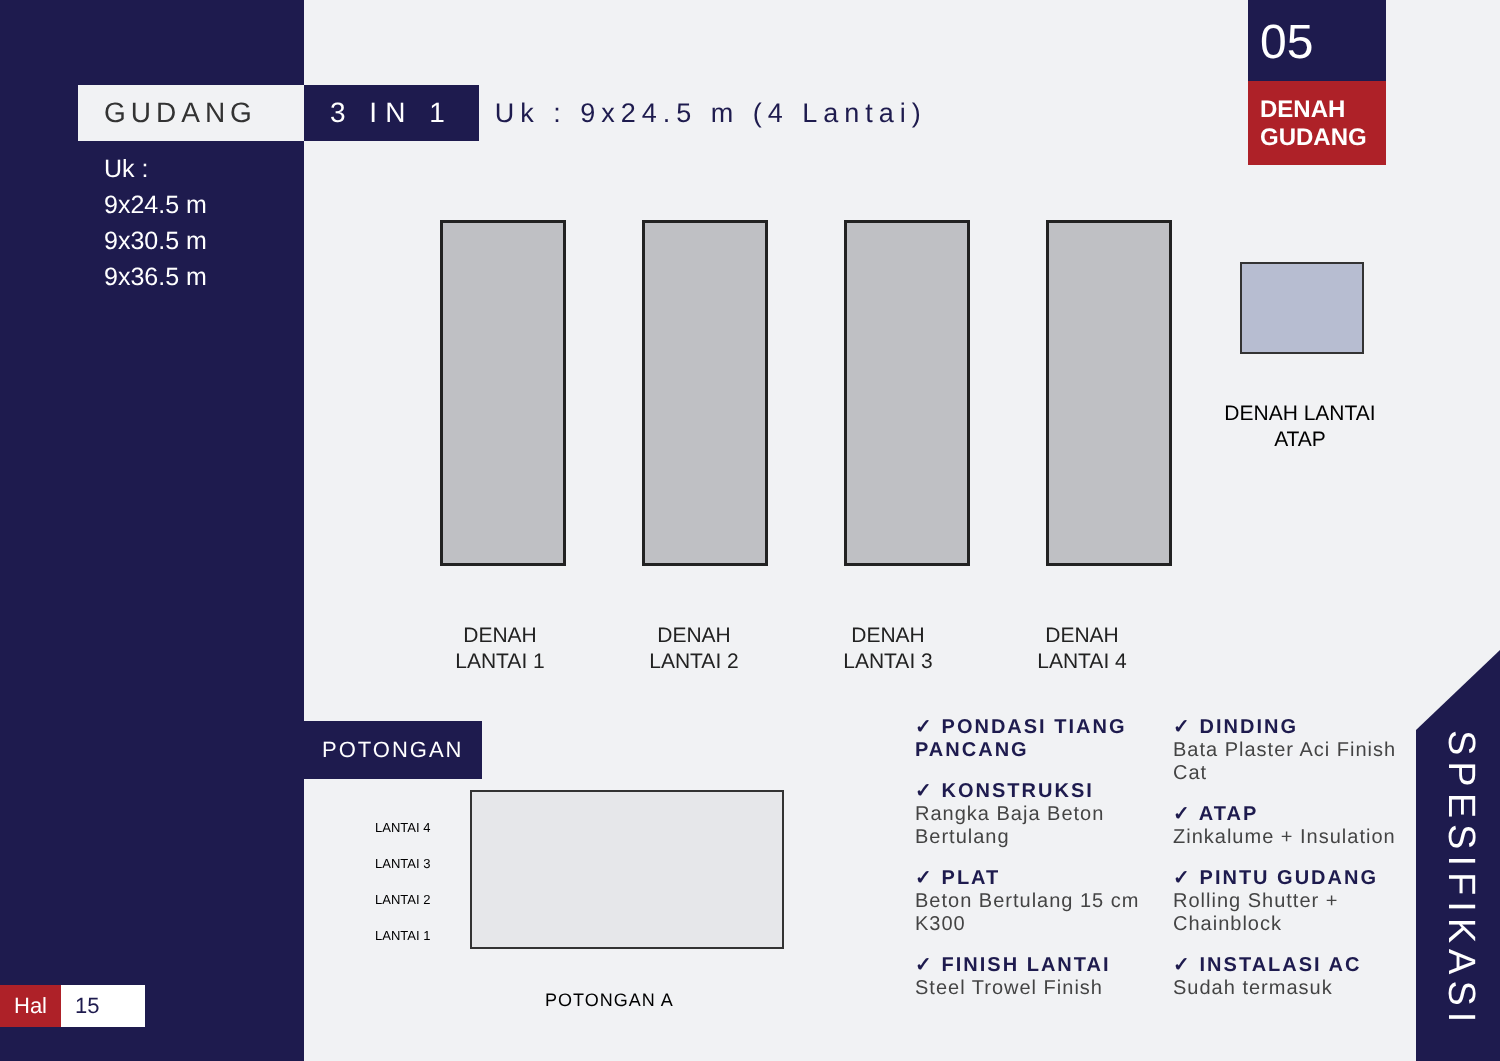GUDANG 3 IN 1
Uk : 9x24.5 m (4 Lantai)
Uk :
9x24.5 m
9x30.5 m
9x36.5 m
05
DENAH GUDANG
DENAH LANTAI 1
DENAH LANTAI 2
DENAH LANTAI 3
DENAH LANTAI 4
DENAH LANTAI ATAP
POTONGAN
LANTAI 4
LANTAI 3
LANTAI 2
LANTAI 1
POTONGAN A
✓ PONDASI TIANG PANCANG
✓ KONSTRUKSI
Rangka Baja Beton Bertulang
✓ PLAT
Beton Bertulang 15 cm K300
✓ FINISH LANTAI
Steel Trowel Finish
✓ DINDING
Bata Plaster Aci Finish Cat
✓ ATAP
Zinkalume + Insulation
✓ PINTU GUDANG
Rolling Shutter + Chainblock
✓ INSTALASI AC
Sudah termasuk
SPESIFIKASI
Hal 15